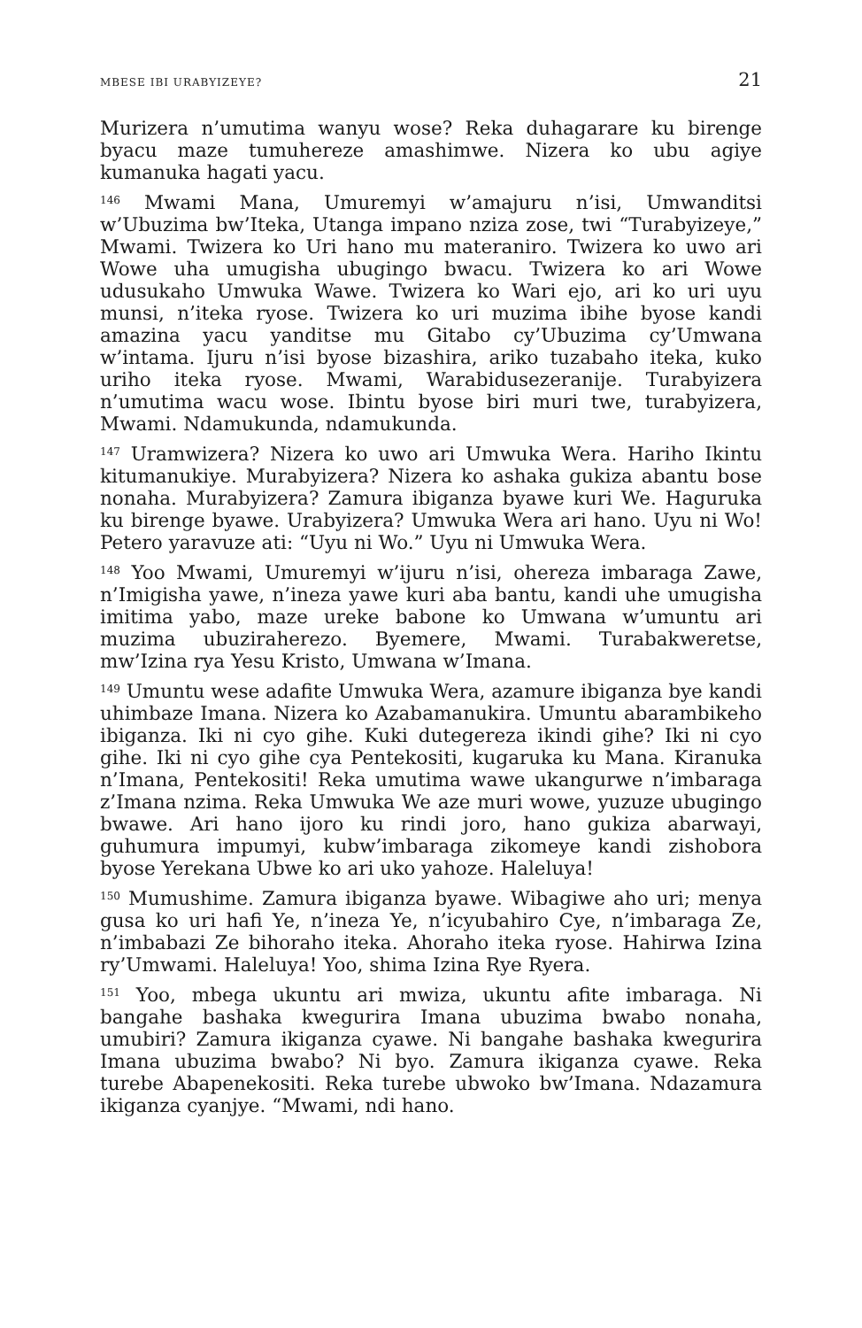MBESE IBI URABYIZEYE? 21
Murizera n’umutima wanyu wose? Reka duhagarare ku birenge byacu maze tumuhereze amashimwe. Nizera ko ubu agiye kumanuka hagati yacu.
<sup>146</sup> Mwami Mana, Umuremyi w’amajuru n’isi, Umwanditsi w’Ubuzima bw’Iteka, Utanga impano nziza zose, twi “Turabyizeye,” Mwami. Twizera ko Uri hano mu materaniro. Twizera ko uwo ari Wowe uha umugisha ubugingo bwacu. Twizera ko ari Wowe udusukaho Umwuka Wawe. Twizera ko Wari ejo, ari ko uri uyu munsi, n’iteka ryose. Twizera ko uri muzima ibihe byose kandi amazina yacu yanditse mu Gitabo cy’Ubuzima cy’Umwana w’intama. Ijuru n’isi byose bizashira, ariko tuzabaho iteka, kuko uriho iteka ryose. Mwami, Warabidusezeranije. Turabyizera n’umutima wacu wose. Ibintu byose biri muri twe, turabyizera, Mwami. Ndamukunda, ndamukunda.
<sup>147</sup> Uramwizera? Nizera ko uwo ari Umwuka Wera. Hariho Ikintu kitumanukiye. Murabyizera? Nizera ko ashaka gukiza abantu bose nonaha. Murabyizera? Zamura ibiganza byawe kuri We. Haguruka ku birenge byawe. Urabyizera? Umwuka Wera ari hano. Uyu ni Wo! Petero yaravuze ati: “Uyu ni Wo.” Uyu ni Umwuka Wera.
<sup>148</sup> Yoo Mwami, Umuremyi w’ijuru n’isi, ohereza imbaraga Zawe, n’Imigisha yawe, n’ineza yawe kuri aba bantu, kandi uhe umugisha imitima yabo, maze ureke babone ko Umwana w’umuntu ari muzima ubuziraherezo. Byemere, Mwami. Turabakweretse, mw’Izina rya Yesu Kristo, Umwana w’Imana.
<sup>149</sup> Umuntu wese adafite Umwuka Wera, azamure ibiganza bye kandi uhimbaze Imana. Nizera ko Azabamanukira. Umuntu abarambikeho ibiganza. Iki ni cyo gihe. Kuki dutegereza ikindi gihe? Iki ni cyo gihe. Iki ni cyo gihe cya Pentekositi, kugaruka ku Mana. Kiranuka n’Imana, Pentekositi! Reka umutima wawe ukangurwe n’imbaraga z’Imana nzima. Reka Umwuka We aze muri wowe, yuzuze ubugingo bwawe. Ari hano ijoro ku rindi joro, hano gukiza abarwayi, guhumura impumyi, kubw’imbaraga zikomeye kandi zishobora byose Yerekana Ubwe ko ari uko yahoze. Haleluya!
<sup>150</sup> Mumushime. Zamura ibiganza byawe. Wibagiwe aho uri; menya gusa ko uri hafi Ye, n’ineza Ye, n’icyubahiro Cye, n’imbaraga Ze, n’imbabazi Ze bihoraho iteka. Ahoraho iteka ryose. Hahirwa Izina ry’Umwami. Haleluya! Yoo, shima Izina Rye Ryera.
<sup>151</sup> Yoo, mbega ukuntu ari mwiza, ukuntu afite imbaraga. Ni bangahe bashaka kwegurira Imana ubuzima bwabo nonaha, umubiri? Zamura ikiganza cyawe. Ni bangahe bashaka kwegurira Imana ubuzima bwabo? Ni byo. Zamura ikiganza cyawe. Reka turebe Abapenekositi. Reka turebe ubwoko bw’Imana. Ndazamura ikiganza cyanjye. “Mwami, ndi hano.